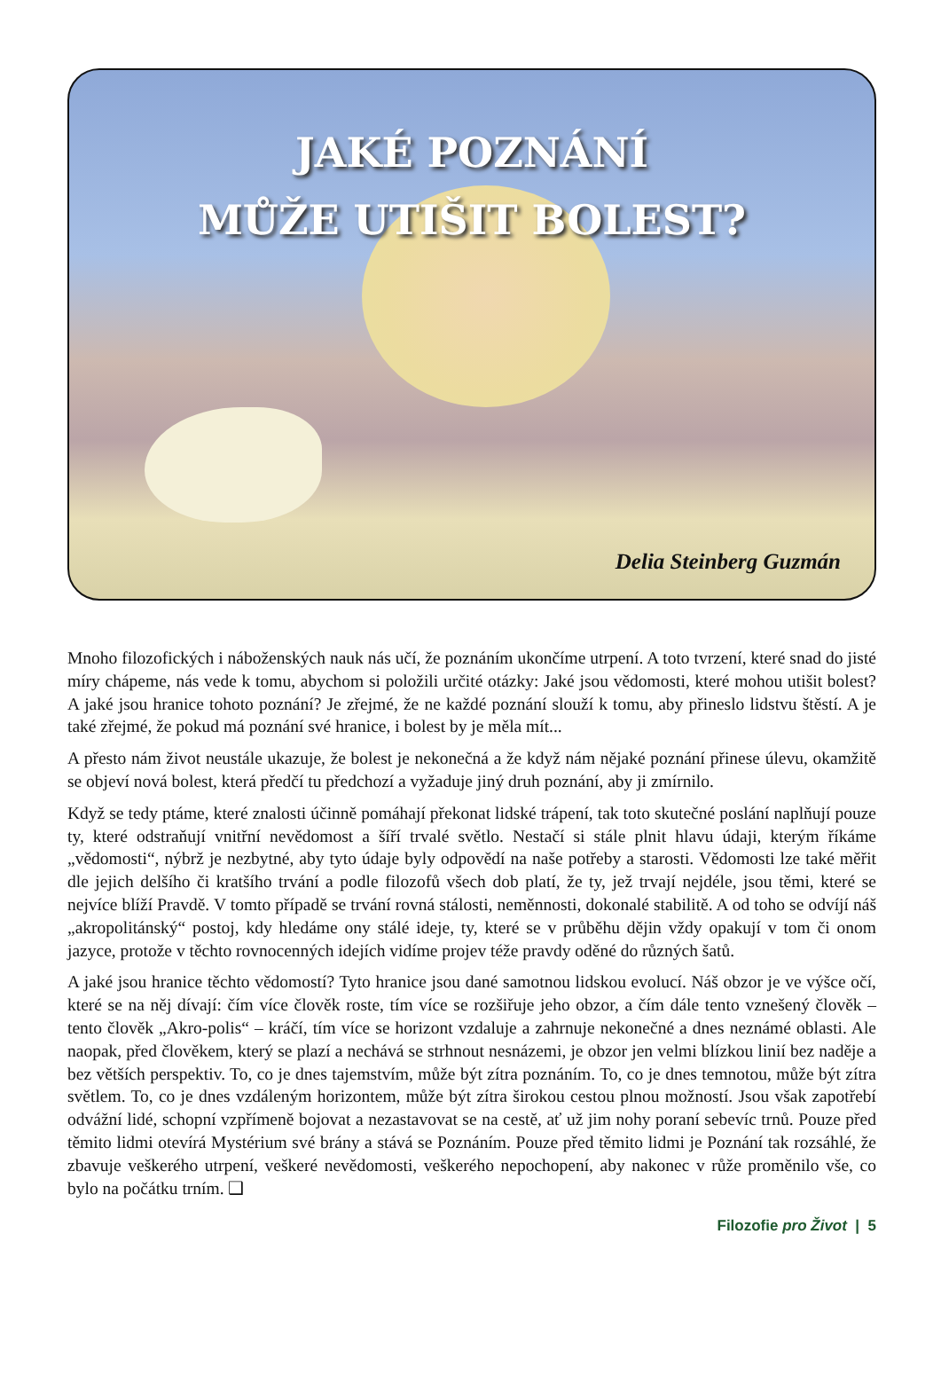JAKÉ POZNÁNÍ
MŮŽE UTIŠIT BOLEST?
Delia Steinberg Guzmán
Mnoho filozofických i náboženských nauk nás učí, že poznáním ukončíme utrpení. A toto tvrzení, které snad do jisté míry chápeme, nás vede k tomu, abychom si položili určité otázky: Jaké jsou vědomosti, které mohou utišit bolest? A jaké jsou hranice tohoto poznání? Je zřejmé, že ne každé poznání slouží k tomu, aby přineslo lidstvu štěstí. A je také zřejmé, že pokud má poznání své hranice, i bolest by je měla mít...
A přesto nám život neustále ukazuje, že bolest je nekonečná a že když nám nějaké poznání přinese úlevu, okamžitě se objeví nová bolest, která předčí tu předchozí a vyžaduje jiný druh poznání, aby ji zmírnilo.
Když se tedy ptáme, které znalosti účinně pomáhají překonat lidské trápení, tak toto skutečné poslání naplňují pouze ty, které odstraňují vnitřní nevědomost a šíří trvalé světlo. Nestačí si stále plnit hlavu údaji, kterým říkáme „vědomosti“, nýbrž je nezbytné, aby tyto údaje byly odpovědí na naše potřeby a starosti. Vědomosti lze také měřit dle jejich delšího či kratšího trvání a podle filozofů všech dob platí, že ty, jež trvají nejdéle, jsou těmi, které se nejvíce blíží Pravdě. V tomto případě se trvání rovná stálosti, neměnnosti, dokonalé stabilitě. A od toho se odvíjí náš „akropolitánský“ postoj, kdy hledáme ony stálé ideje, ty, které se v průběhu dějin vždy opakují v tom či onom jazyce, protože v těchto rovnocenných idejích vidíme projev téže pravdy oděné do různých šatů.
A jaké jsou hranice těchto vědomostí? Tyto hranice jsou dané samotnou lidskou evolucí. Náš obzor je ve výšce očí, které se na něj dívají: čím více člověk roste, tím více se rozšiřuje jeho obzor, a čím dále tento vznešený člověk – tento člověk „Akro-polis“ – kráčí, tím více se horizont vzdaluje a zahrnuje nekonečné a dnes neznámé oblasti. Ale naopak, před člověkem, který se plazí a nechává se strhnout nesnázemi, je obzor jen velmi blízkou linií bez naděje a bez větších perspektiv. To, co je dnes tajemstvím, může být zítra poznáním. To, co je dnes temnotou, může být zítra světlem. To, co je dnes vzdáleným horizontem, může být zítra širokou cestou plnou možností. Jsou však zapotřebí odvážní lidé, schopní vzpřímeně bojovat a nezastavovat se na cestě, ať už jim nohy poraní sebevíc trnů. Pouze před těmito lidmi otevírá Mystérium své brány a stává se Poznáním. Pouze před těmito lidmi je Poznání tak rozsáhlé, že zbavuje veškerého utrpení, veškeré nevědomosti, veškerého nepochopení, aby nakonec v růže proměnilo vše, co bylo na počátku trním. ❑
Filozofie pro Život | 5